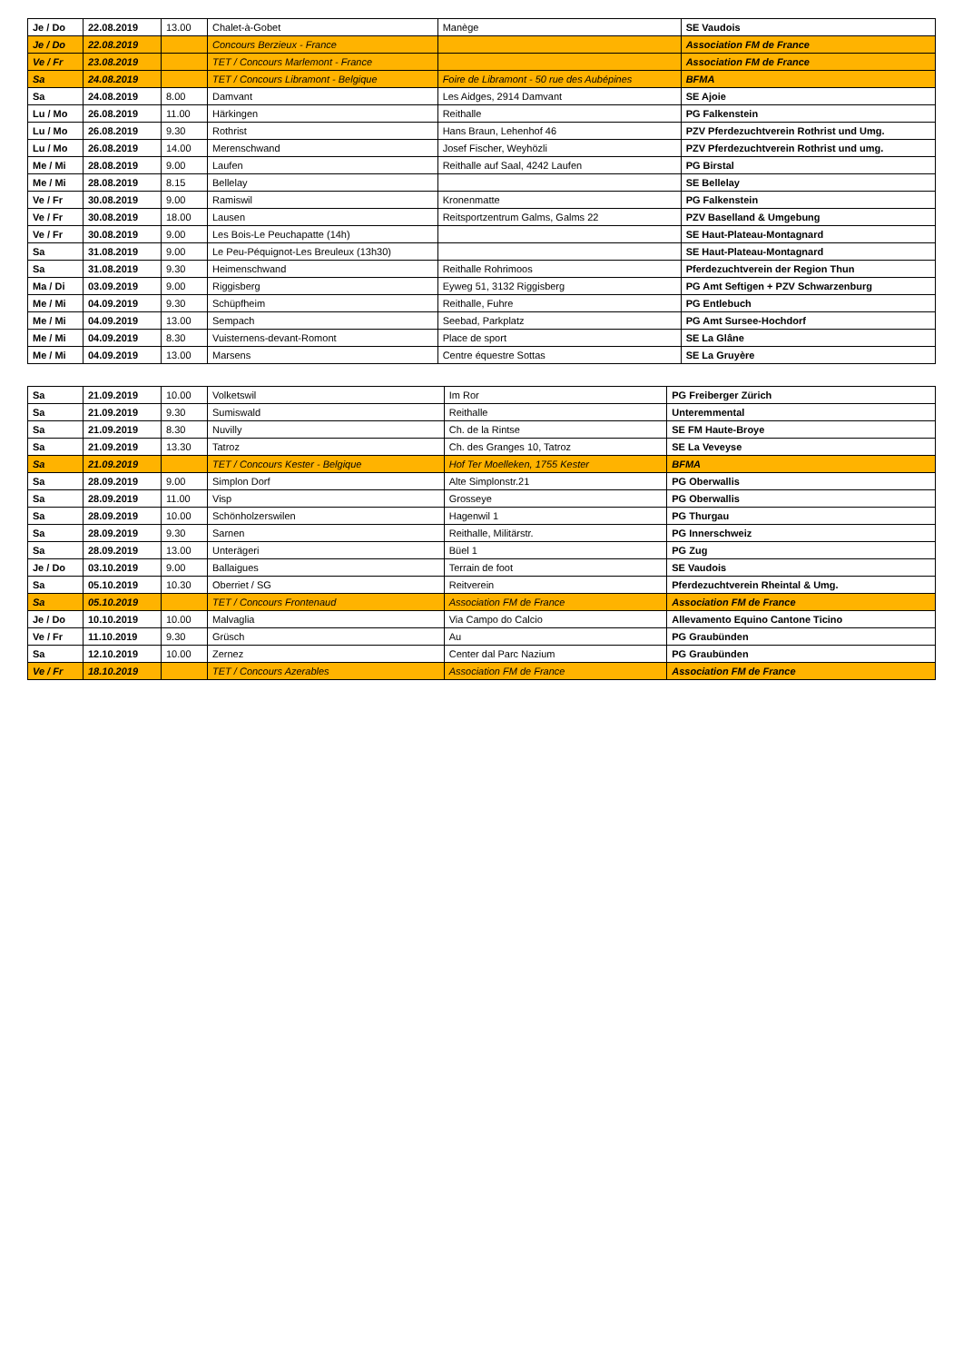| Je / Do | 22.08.2019 | 13.00 | Chalet-à-Gobet | Manège | SE Vaudois |
| Je / Do | 22.08.2019 | | Concours Berzieux - France | | Association FM de France |
| Ve / Fr | 23.08.2019 | | TET / Concours Marlemont - France | | Association FM de France |
| Sa | 24.08.2019 | | TET / Concours Libramont - Belgique | Foire de Libramont - 50 rue des Aubépines | BFMA |
| Sa | 24.08.2019 | 8.00 | Damvant | Les Aidges, 2914 Damvant | SE Ajoie |
| Lu / Mo | 26.08.2019 | 11.00 | Härkingen | Reithalle | PG Falkenstein |
| Lu / Mo | 26.08.2019 | 9.30 | Rothrist | Hans Braun, Lehenhof 46 | PZV Pferdezuchtverein Rothrist und Umg. |
| Lu / Mo | 26.08.2019 | 14.00 | Merenschwand | Josef Fischer, Weyhözli | PZV Pferdezuchtverein Rothrist und umg. |
| Me / Mi | 28.08.2019 | 9.00 | Laufen | Reithalle auf Saal, 4242 Laufen | PG Birstal |
| Me / Mi | 28.08.2019 | 8.15 | Bellelay | | SE Bellelay |
| Ve / Fr | 30.08.2019 | 9.00 | Ramiswil | Kronenmatte | PG Falkenstein |
| Ve / Fr | 30.08.2019 | 18.00 | Lausen | Reitsportzentrum Galms, Galms 22 | PZV Baselland & Umgebung |
| Ve / Fr | 30.08.2019 | 9.00 | Les Bois-Le Peuchapatte (14h) | | SE Haut-Plateau-Montagnard |
| Sa | 31.08.2019 | 9.00 | Le Peu-Péquignot-Les Breuleux (13h30) | | SE Haut-Plateau-Montagnard |
| Sa | 31.08.2019 | 9.30 | Heimenschwand | Reithalle Rohrimoos | Pferdezuchtverein der Region Thun |
| Ma / Di | 03.09.2019 | 9.00 | Riggisberg | Eyweg 51, 3132 Riggisberg | PG Amt Seftigen + PZV Schwarzenburg |
| Me / Mi | 04.09.2019 | 9.30 | Schüpfheim | Reithalle, Fuhre | PG Entlebuch |
| Me / Mi | 04.09.2019 | 13.00 | Sempach | Seebad, Parkplatz | PG Amt Sursee-Hochdorf |
| Me / Mi | 04.09.2019 | 8.30 | Vuisternens-devant-Romont | Place de sport | SE La Glâne |
| Me / Mi | 04.09.2019 | 13.00 | Marsens | Centre équestre Sottas | SE La Gruyère |
| Sa | 21.09.2019 | 10.00 | Volketswil | Im Ror | PG Freiberger Zürich |
| Sa | 21.09.2019 | 9.30 | Sumiswald | Reithalle | Unteremmental |
| Sa | 21.09.2019 | 8.30 | Nuvilly | Ch. de la Rintse | SE FM Haute-Broye |
| Sa | 21.09.2019 | 13.30 | Tatroz | Ch. des Granges 10, Tatroz | SE La Veveyse |
| Sa | 21.09.2019 | | TET / Concours Kester - Belgique | Hof Ter Moelleken, 1755 Kester | BFMA |
| Sa | 28.09.2019 | 9.00 | Simplon Dorf | Alte Simplonstr.21 | PG Oberwallis |
| Sa | 28.09.2019 | 11.00 | Visp | Grosseye | PG Oberwallis |
| Sa | 28.09.2019 | 10.00 | Schönholzerswilen | Hagenwil 1 | PG Thurgau |
| Sa | 28.09.2019 | 9.30 | Sarnen | Reithalle, Militärstr. | PG Innerschweiz |
| Sa | 28.09.2019 | 13.00 | Unterägeri | Büel 1 | PG Zug |
| Je / Do | 03.10.2019 | 9.00 | Ballaigues | Terrain de foot | SE Vaudois |
| Sa | 05.10.2019 | 10.30 | Oberriet / SG | Reitverein | Pferdezuchtverein Rheintal & Umg. |
| Sa | 05.10.2019 | | TET / Concours Frontenaud | Association FM de France | Association FM de France |
| Je / Do | 10.10.2019 | 10.00 | Malvaglia | Via Campo do Calcio | Allevamento Equino Cantone Ticino |
| Ve / Fr | 11.10.2019 | 9.30 | Grüsch | Au | PG Graubünden |
| Sa | 12.10.2019 | 10.00 | Zernez | Center dal Parc Nazium | PG Graubünden |
| Ve / Fr | 18.10.2019 | | TET / Concours Azerables | Association FM de France | Association FM de France |